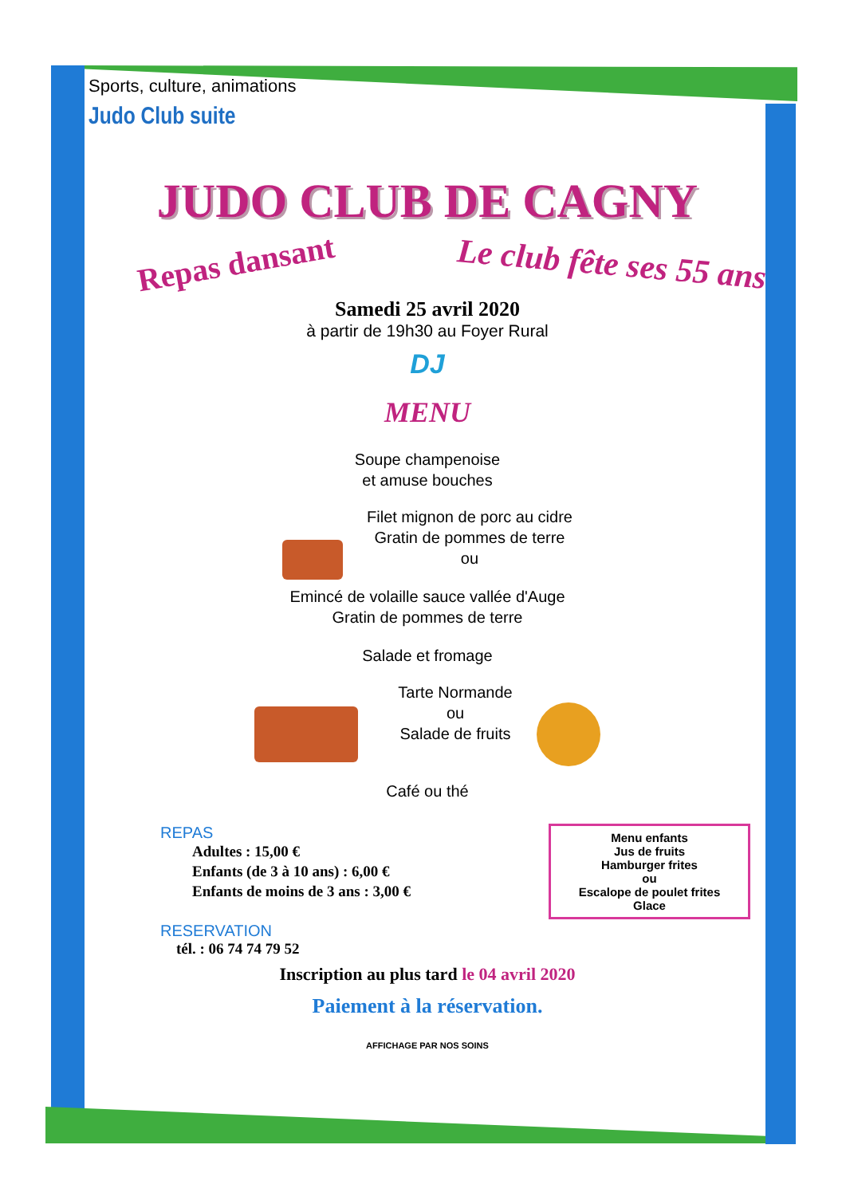Sports, culture, animations
Judo Club suite
JUDO CLUB DE CAGNY
Repas dansant
Le club fête ses 55 ans
Samedi 25 avril 2020
à partir de 19h30 au Foyer Rural
DJ
MENU
Soupe champenoise
et amuse bouches
Filet mignon de porc au cidre
Gratin de pommes de terre
ou
Emincé de volaille sauce vallée d'Auge
Gratin de pommes de terre
Salade et fromage
Tarte Normande
ou
Salade de fruits
Café ou thé
Menu enfants
Jus de fruits
Hamburger frites
ou
Escalope de poulet frites
Glace
REPAS
Adultes : 15,00 €
Enfants (de 3 à 10 ans) : 6,00 €
Enfants de moins de 3 ans : 3,00 €
RESERVATION
tél. : 06 74 74 79 52
Inscription au plus tard le 04 avril 2020
Paiement à la réservation.
AFFICHAGE PAR NOS SOINS